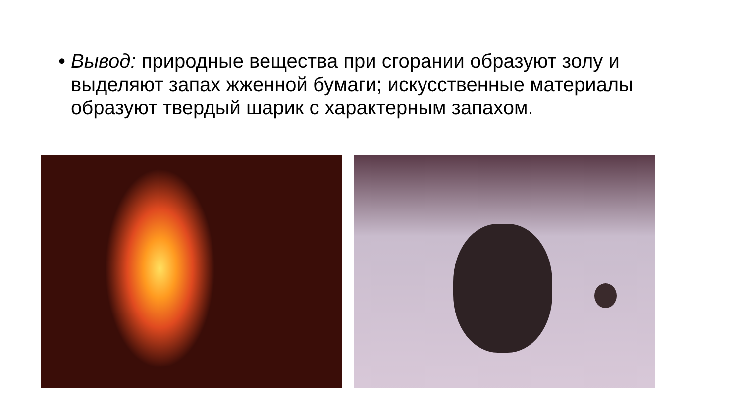• Вывод: природные вещества при сгорании образуют золу и выделяют запах жженной бумаги; искусственные материалы образуют твердый шарик с характерным запахом.